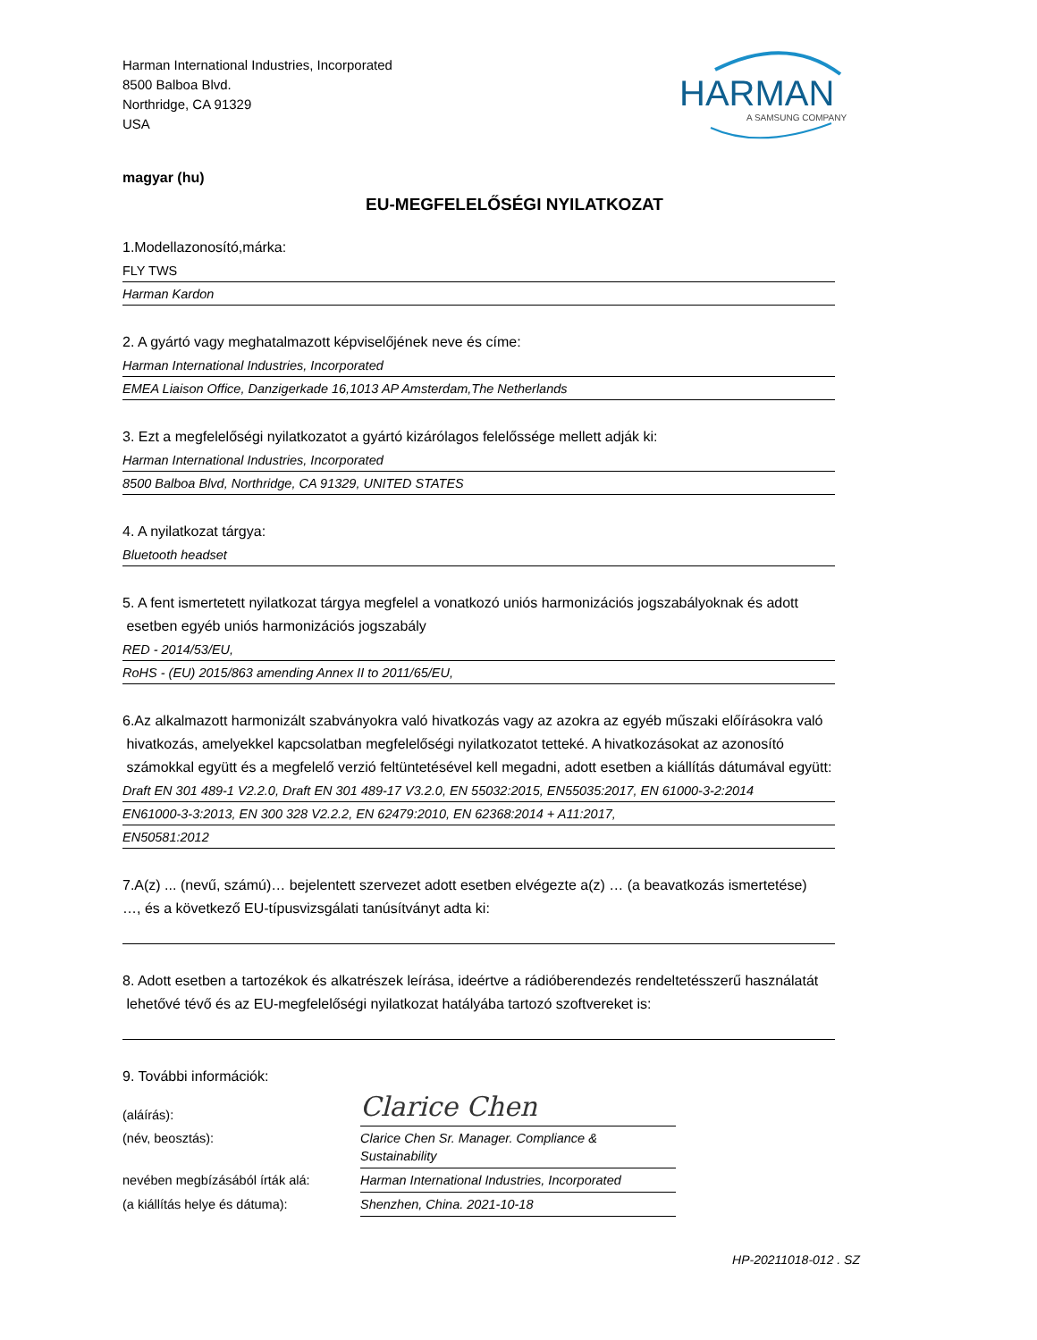Harman International Industries, Incorporated
8500 Balboa Blvd.
Northridge, CA 91329
USA
HARMAN
A SAMSUNG COMPANY
magyar (hu)
EU-MEGFELELŐSÉGI NYILATKOZAT
1.Modellazonosító,márka:
FLY TWS
Harman Kardon
2. A gyártó vagy meghatalmazott képviselőjének neve és címe:
Harman International Industries, Incorporated
EMEA Liaison Office, Danzigerkade 16,1013 AP Amsterdam,The Netherlands
3. Ezt a megfelelőségi nyilatkozatot a gyártó kizárólagos felelőssége mellett adják ki:
Harman International Industries, Incorporated
8500 Balboa Blvd, Northridge, CA 91329, UNITED STATES
4. A nyilatkozat tárgya:
Bluetooth headset
5. A fent ismertetett nyilatkozat tárgya megfelel a vonatkozó uniós harmonizációs jogszabályoknak és adott
esetben egyéb uniós harmonizációs jogszabály
RED - 2014/53/EU,
RoHS - (EU) 2015/863 amending Annex II to 2011/65/EU,
6.Az alkalmazott harmonizált szabványokra való hivatkozás vagy az azokra az egyéb műszaki előírásokra való
hivatkozás, amelyekkel kapcsolatban megfelelőségi nyilatkozatot tetteké. A hivatkozásokat az azonosító
számokkal együtt és a megfelelő verzió feltüntetésével kell megadni, adott esetben a kiállítás dátumával együtt:
Draft EN 301 489-1 V2.2.0, Draft EN 301 489-17 V3.2.0, EN 55032:2015, EN55035:2017, EN 61000-3-2:2014
EN61000-3-3:2013, EN 300 328 V2.2.2, EN 62479:2010, EN 62368:2014 + A11:2017,
EN50581:2012
7.A(z) ... (nevű, számú)… bejelentett szervezet adott esetben elvégezte a(z) … (a beavatkozás ismertetése)
…, és a következő EU-típusvizsgálati tanúsítványt adta ki:
8. Adott esetben a tartozékok és alkatrészek leírása, ideértve a rádióberendezés rendeltetésszerű használatát
lehetővé tévő és az EU-megfelelőségi nyilatkozat hatályába tartozó szoftvereket is:
9. További információk:
(aláírás):
Clarice Chen
(név, beosztás):
Clarice Chen Sr. Manager. Compliance & Sustainability
nevében megbízásából írták alá:
Harman International Industries, Incorporated
(a kiállítás helye és dátuma):
Shenzhen, China. 2021-10-18
HP-20211018-012 . SZ